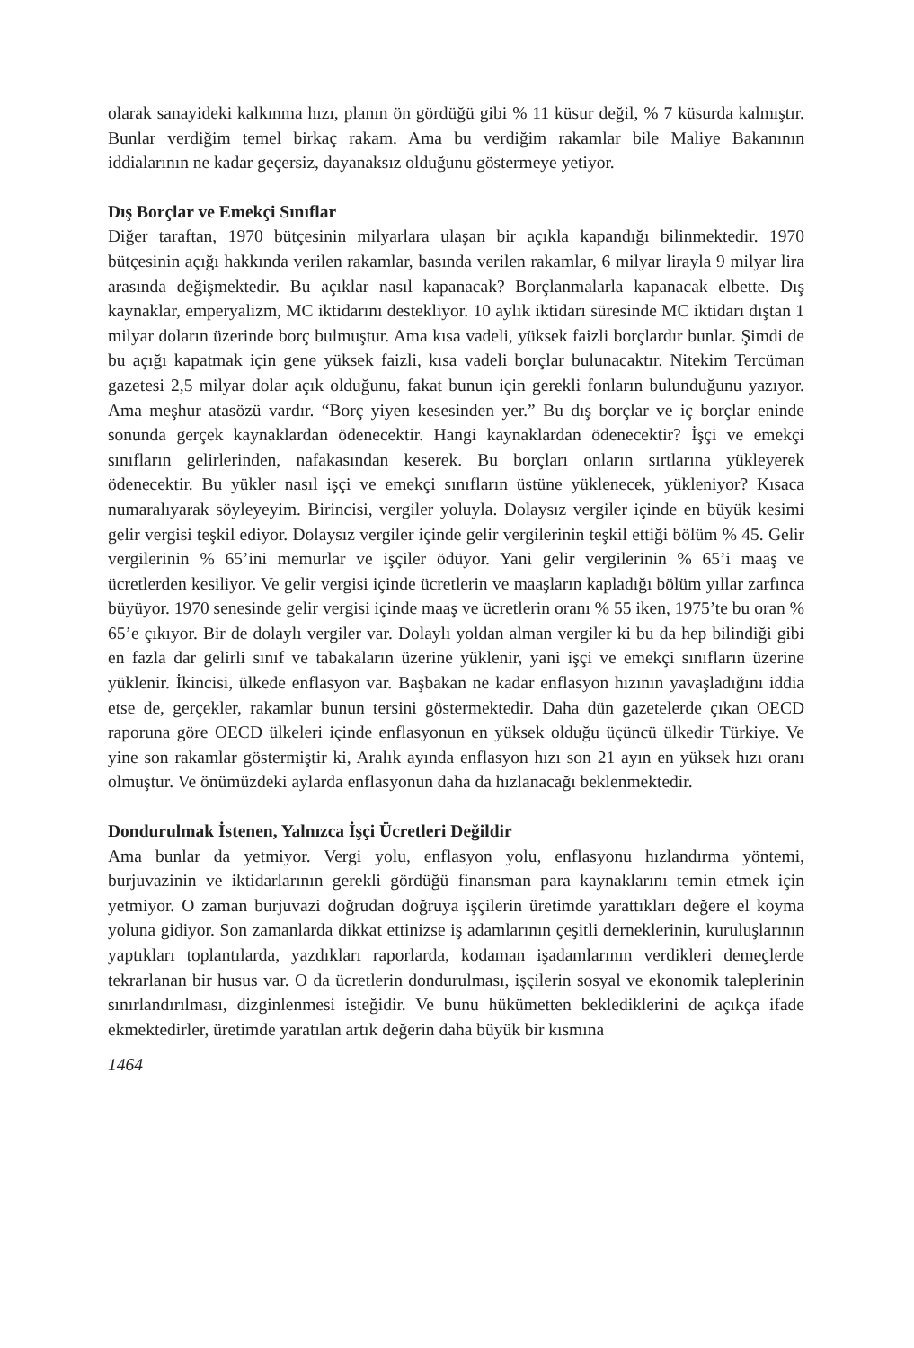olarak sanayideki kalkınma hızı, planın ön gördüğü gibi % 11 küsur değil, % 7 küsurda kalmıştır. Bunlar verdiğim temel birkaç rakam. Ama bu verdiğim rakamlar bile Maliye Bakanının iddialarının ne kadar geçersiz, dayanaksız olduğunu göstermeye yetiyor.
Dış Borçlar ve Emekçi Sınıflar
Diğer taraftan, 1970 bütçesinin milyarlara ulaşan bir açıkla kapandığı bilinmektedir. 1970 bütçesinin açığı hakkında verilen rakamlar, basında verilen rakamlar, 6 milyar lirayla 9 milyar lira arasında değişmektedir. Bu açıklar nasıl kapanacak? Borçlanmalarla kapanacak elbette. Dış kaynaklar, emperyalizm, MC iktidarını destekliyor. 10 aylık iktidarı süresinde MC iktidarı dıştan 1 milyar doların üzerinde borç bulmuştur. Ama kısa vadeli, yüksek faizli borçlardır bunlar. Şimdi de bu açığı kapatmak için gene yüksek faizli, kısa vadeli borçlar bulunacaktır. Nitekim Tercüman gazetesi 2,5 milyar dolar açık olduğunu, fakat bunun için gerekli fonların bulunduğunu yazıyor. Ama meşhur atasözü vardır. “Borç yiyen kesesinden yer.” Bu dış borçlar ve iç borçlar eninde sonunda gerçek kaynaklardan ödenecektir. Hangi kaynaklardan ödenecektir? İşçi ve emekçi sınıfların gelirlerinden, nafakasından keserek. Bu borçları onların sırtlarına yükleyerek ödenecektir. Bu yükler nasıl işçi ve emekçi sınıfların üstüne yüklenecek, yükleniyor? Kısaca numaralıyarak söyleyeyim. Birincisi, vergiler yoluyla. Dolaysız vergiler içinde en büyük kesimi gelir vergisi teşkil ediyor. Dolaysız vergiler içinde gelir vergilerinin teşkil ettiği bölüm % 45. Gelir vergilerinin % 65’ini memurlar ve işçiler ödüyor. Yani gelir vergilerinin % 65’i maaş ve ücretlerden kesiliyor. Ve gelir vergisi içinde ücretlerin ve maaşların kapladığı bölüm yıllar zarfınca büyüyor. 1970 senesinde gelir vergisi içinde maaş ve ücretlerin oranı % 55 iken, 1975’te bu oran % 65’e çıkıyor. Bir de dolaylı vergiler var. Dolaylı yoldan alman vergiler ki bu da hep bilindiği gibi en fazla dar gelirli sınıf ve tabakaların üzerine yüklenir, yani işçi ve emekçi sınıfların üzerine yüklenir. İkincisi, ülkede enflasyon var. Başbakan ne kadar enflasyon hızının yavaşladığını iddia etse de, gerçekler, rakamlar bunun tersini göstermektedir. Daha dün gazetelerde çıkan OECD raporuna göre OECD ülkeleri içinde enflasyonun en yüksek olduğu üçüncü ülkedir Türkiye. Ve yine son rakamlar göstermiştir ki, Aralık ayında enflasyon hızı son 21 ayın en yüksek hızı oranı olmuştur. Ve önümüzdeki aylarda enflasyonun daha da hızlanacağı beklenmektedir.
Dondurulmak İstenen, Yalnızca İşçi Ücretleri Değildir
Ama bunlar da yetmiyor. Vergi yolu, enflasyon yolu, enflasyonu hızlandırma yöntemi, burjuvazinin ve iktidarlarının gerekli gördüğü finansman para kaynaklarını temin etmek için yetmiyor. O zaman burjuvazi doğrudan doğruya işçilerin üretimde yarattıkları değere el koyma yoluna gidiyor. Son zamanlarda dikkat ettinizse iş adamlarının çeşitli derneklerinin, kuruluşlarının yaptıkları toplantılarda, yazdıkları raporlarda, kodaman işadamlarının verdikleri demeçlerde tekrarlanan bir husus var. O da ücretlerin dondurulması, işçilerin sosyal ve ekonomik taleplerinin sınırlandırılması, dizginlenmesi isteğidir. Ve bunu hükümetten beklediklerini de açıkça ifade ekmektedirler, üretimde yaratılan artık değerin daha büyük bir kısmına
1464